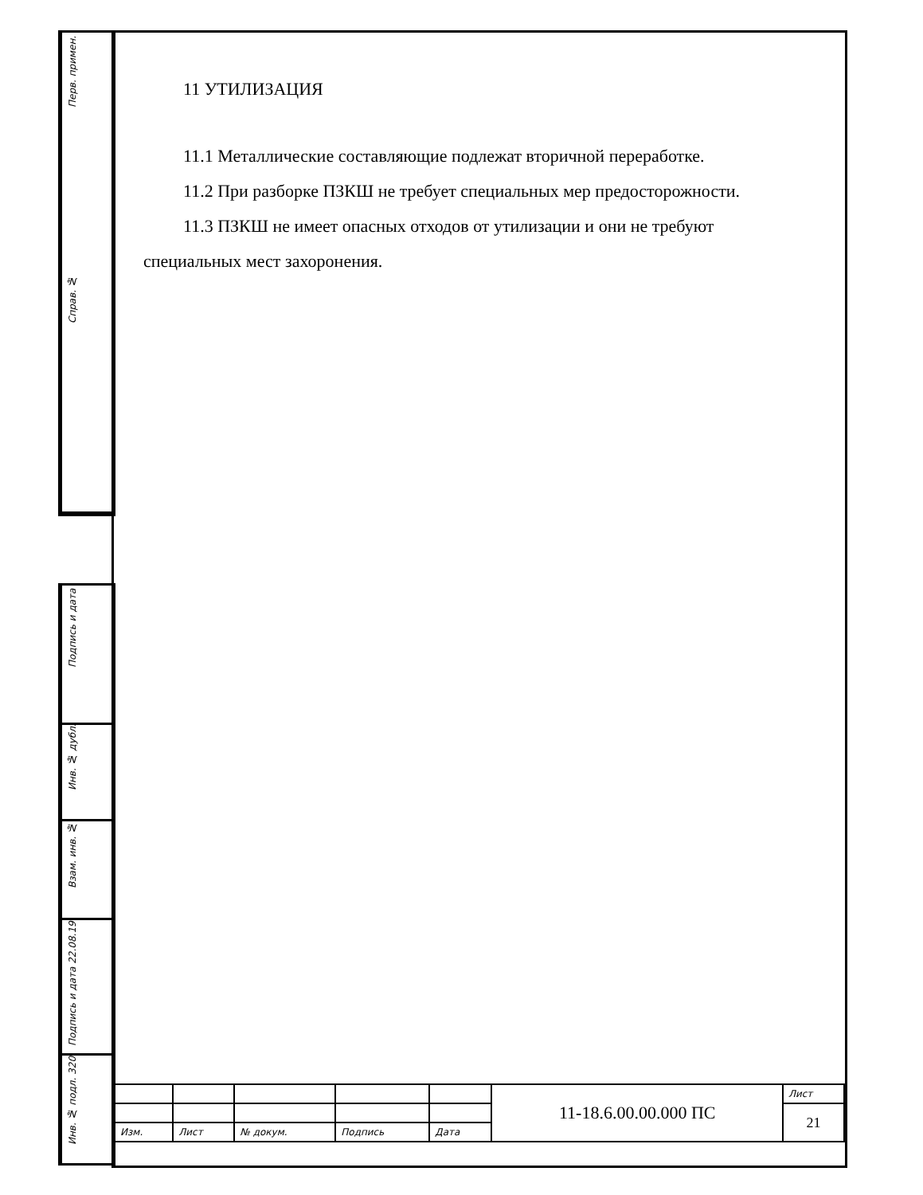Перв. примен.
Справ. №
Подпись и дата
Инв. № дубл.
Взам. инв. №
Подпись и дата 22.08.19
Инв. № подл. 320
11 УТИЛИЗАЦИЯ
11.1 Металлические составляющие подлежат вторичной переработке.
11.2 При разборке ПЗКШ не требует специальных мер предосторожности.
11.3 ПЗКШ не имеет опасных отходов от утилизации и они не требуют специальных мест захоронения.
| | | | | | 11-18.6.00.00.000 ПС | Лист |
| | | | | | | 21 |
| Изм. | Лист | № докум. | Подпись | Дата | | |